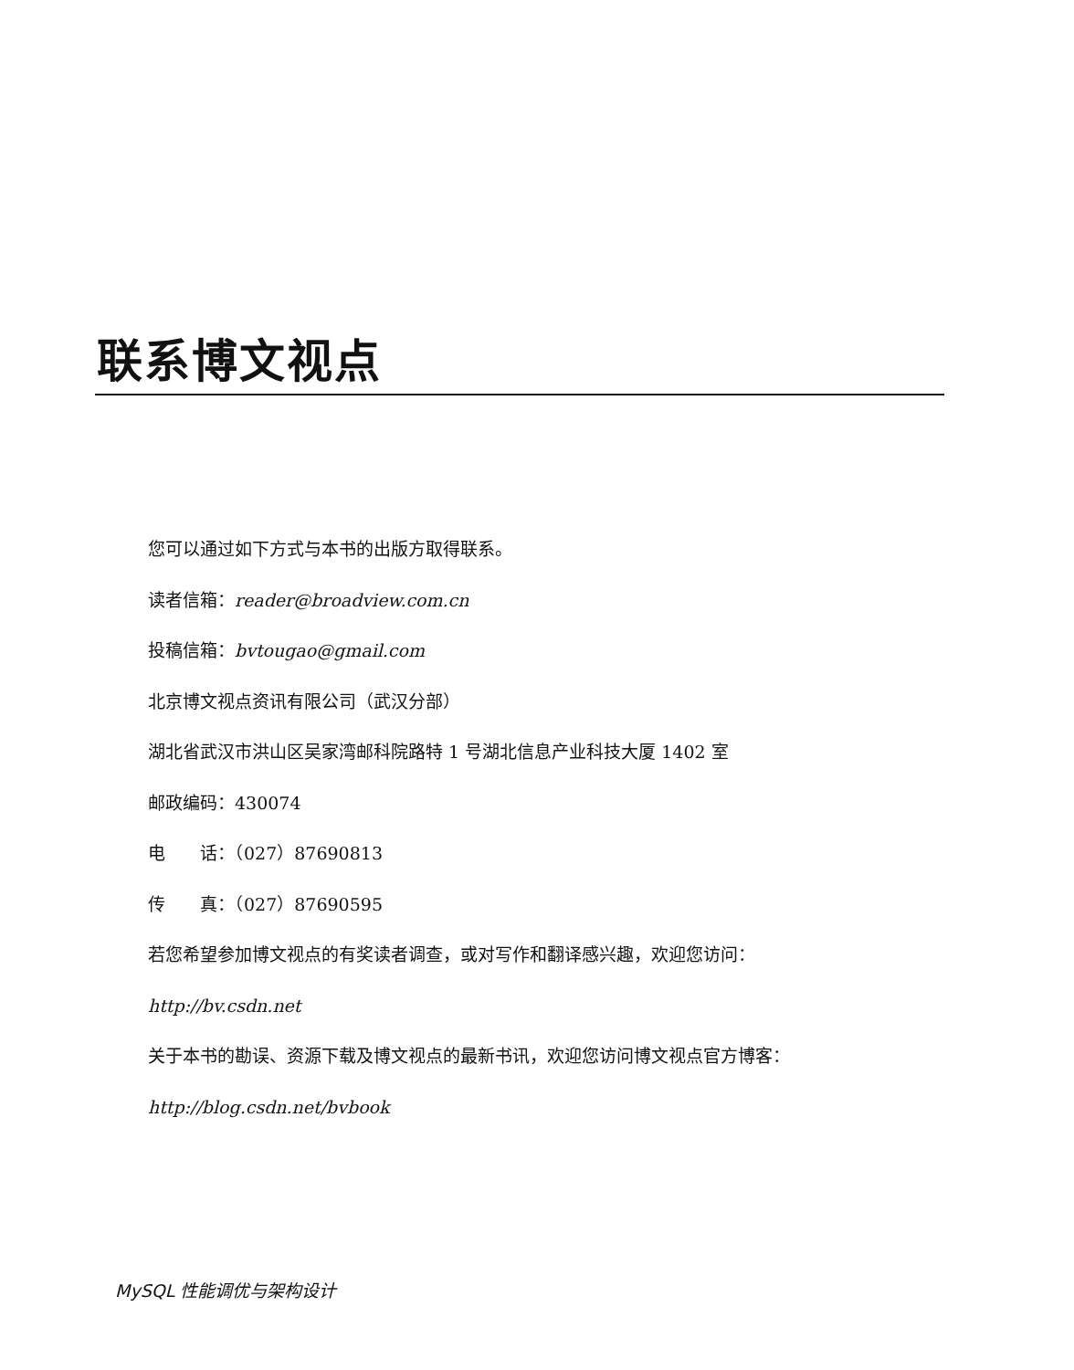联系博文视点
您可以通过如下方式与本书的出版方取得联系。
读者信箱：reader@broadview.com.cn
投稿信箱：bvtougao@gmail.com
北京博文视点资讯有限公司（武汉分部）
湖北省武汉市洪山区吴家湾邮科院路特 1 号湖北信息产业科技大厦 1402 室
邮政编码：430074
电　　话：（027）87690813
传　　真：（027）87690595
若您希望参加博文视点的有奖读者调查，或对写作和翻译感兴趣，欢迎您访问：
http://bv.csdn.net
关于本书的勘误、资源下载及博文视点的最新书讯，欢迎您访问博文视点官方博客：
http://blog.csdn.net/bvbook
MySQL 性能调优与架构设计